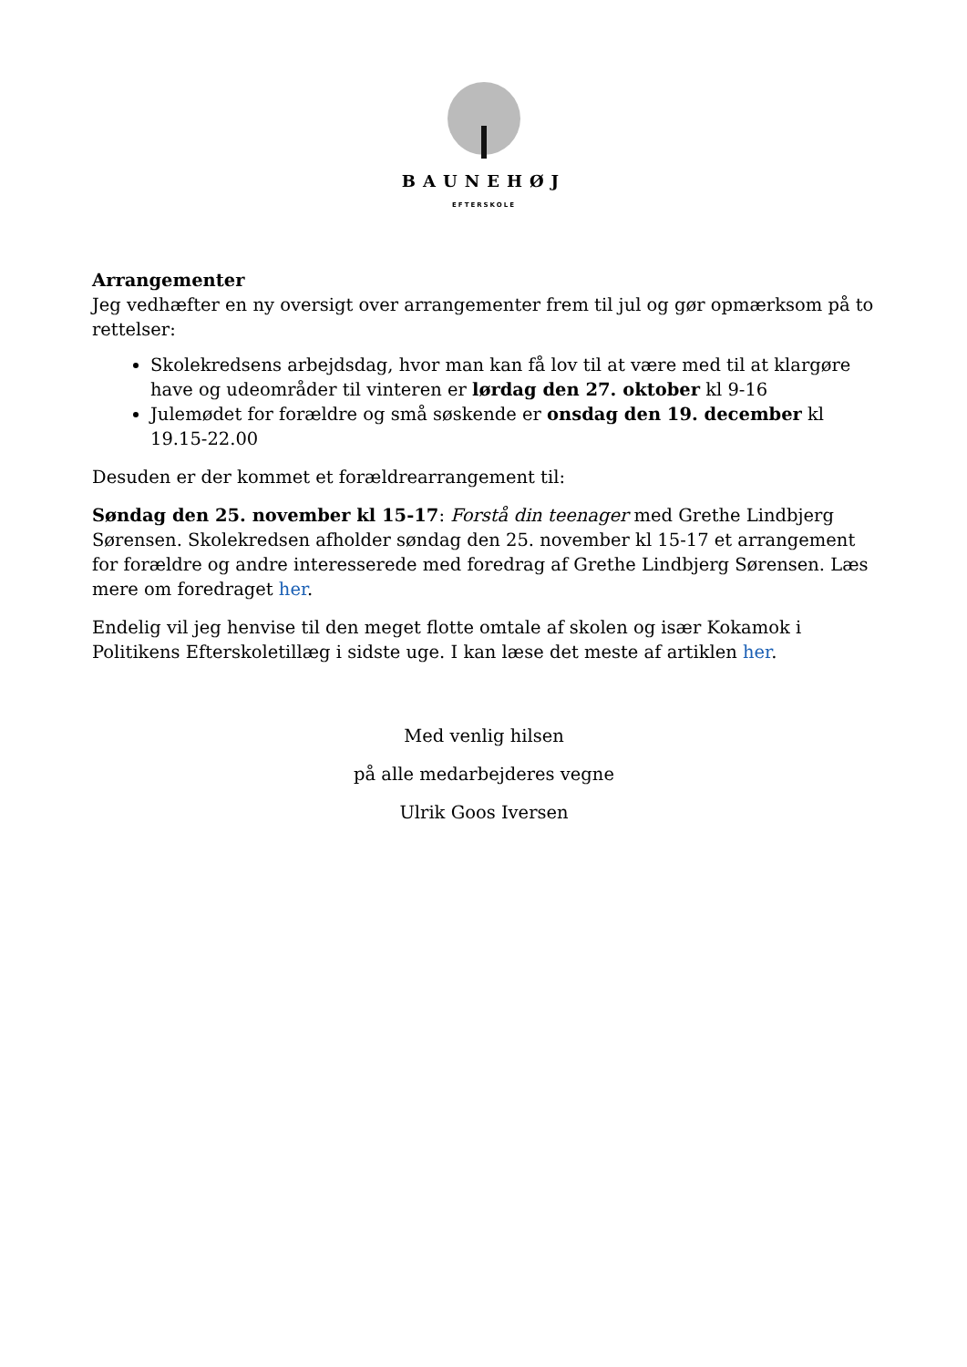BAUNEHØJ
EFTERSKOLE
Arrangementer
Jeg vedhæfter en ny oversigt over arrangementer frem til jul og gør opmærksom på to rettelser:
Skolekredsens arbejdsdag, hvor man kan få lov til at være med til at klargøre have og udeområder til vinteren er lørdag den 27. oktober kl 9-16
Julemødet for forældre og små søskende er onsdag den 19. december kl 19.15-22.00
Desuden er der kommet et forældrearrangement til:
Søndag den 25. november kl 15-17: Forstå din teenager med Grethe Lindbjerg Sørensen. Skolekredsen afholder søndag den 25. november kl 15-17 et arrangement for forældre og andre interesserede med foredrag af Grethe Lindbjerg Sørensen. Læs mere om foredraget her.
Endelig vil jeg henvise til den meget flotte omtale af skolen og især Kokamok i Politikens Efterskoletillæg i sidste uge. I kan læse det meste af artiklen her.
Med venlig hilsen
på alle medarbejderes vegne
Ulrik Goos Iversen